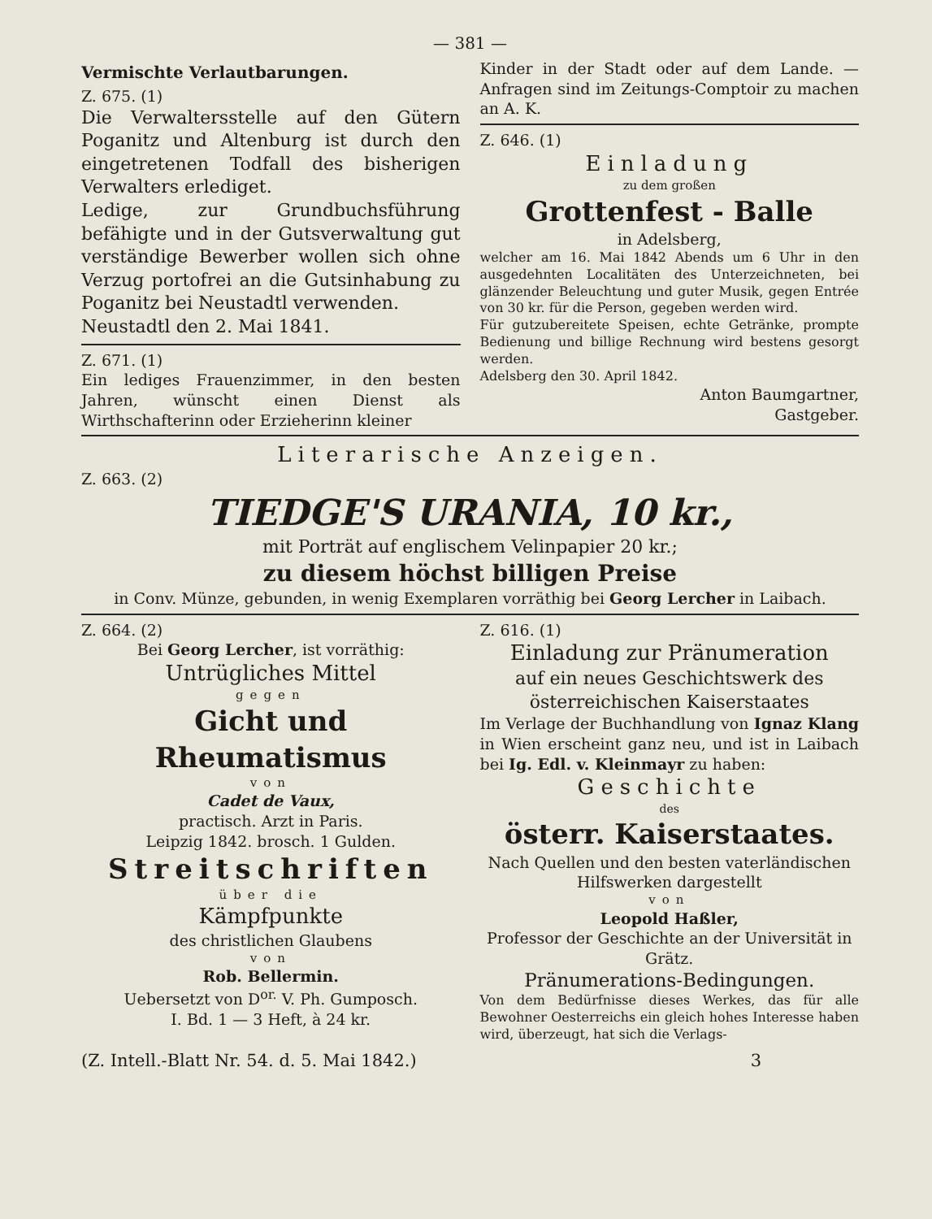— 381 —
Vermischte Verlautbarungen.
Z. 675. (1)
Die Verwaltersstelle auf den Gütern Poganitz und Altenburg ist durch den eingetretenen Todfall des bisherigen Verwalters erlediget.
Ledige, zur Grundbuchsführung befähigte und in der Gutsverwaltung gut verständige Bewerber wollen sich ohne Verzug portofrei an die Gutsinhabung zu Poganitz bei Neustadtl verwenden.
Neustadtl den 2. Mai 1841.
Z. 671. (1)
Ein lediges Frauenzimmer, in den besten Jahren, wünscht einen Dienst als Wirthschafterinn oder Erzieherinn kleiner
Kinder in der Stadt oder auf dem Lande. — Anfragen sind im Zeitungs-Comptoir zu machen an A. K.
Z. 646. (1)
Einladung
zu dem großen
Grottenfest - Balle
in Adelsberg,
welcher am 16. Mai 1842 Abends um 6 Uhr in den ausgedehnten Localitäten des Unterzeichneten, bei glänzender Beleuchtung und guter Musik, gegen Entrée von 30 kr. für die Person, gegeben werden wird.
Für gutzubereitete Speisen, echte Getränke, prompte Bedienung und billige Rechnung wird bestens gesorgt werden.
Adelsberg den 30. April 1842.
Anton Baumgartner,
Gastgeber.
Literarische Anzeigen.
Z. 663. (2)
TIEDGE'S URANIA, 10 kr.,
mit Porträt auf englischem Velinpapier 20 kr.;
zu diesem höchst billigen Preise
in Conv. Münze, gebunden, in wenig Exemplaren vorräthig bei Georg Lercher in Laibach.
Z. 664. (2)
Bei Georg Lercher, ist vorräthig:
Untrügliches Mittel
gegen
Gicht und Rheumatismus
von
Cadet de Vaux,
practisch. Arzt in Paris.
Leipzig 1842. brosch. 1 Gulden.
Streitschriften
über die
Kämpfpunkte
des christlichen Glaubens
von
Rob. Bellermin.
Uebersetzt von D<sup>or.</sup> V. Ph. Gumposch.
I. Bd. 1 — 3 Heft, à 24 kr.
Z. 616. (1)
Einladung zur Pränumeration
auf ein neues Geschichtswerk des österreichischen Kaiserstaates
Im Verlage der Buchhandlung von Ignaz Klang in Wien erscheint ganz neu, und ist in Laibach bei Ig. Edl. v. Kleinmayr zu haben:
Geschichte
des
österr. Kaiserstaates.
Nach Quellen und den besten vaterländischen Hilfswerken dargestellt
von
Leopold Haßler,
Professor der Geschichte an der Universität in Grätz.
Pränumerations-Bedingungen.
Von dem Bedürfnisse dieses Werkes, das für alle Bewohner Oesterreichs ein gleich hohes Interesse haben wird, überzeugt, hat sich die Verlags-
(Z. Intell.-Blatt Nr. 54. d. 5. Mai 1842.) 3